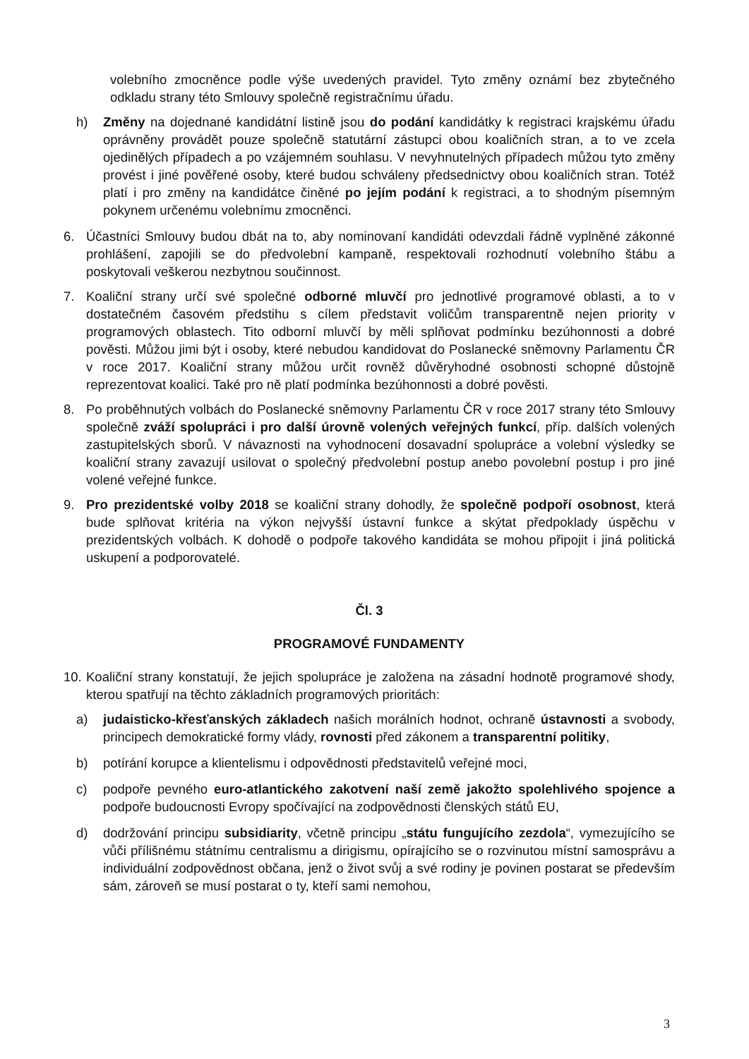volebního zmocněnce podle výše uvedených pravidel. Tyto změny oznámí bez zbytečného odkladu strany této Smlouvy společně registračnímu úřadu.
h) Změny na dojednané kandidátní listině jsou do podání kandidátky k registraci krajskému úřadu oprávněny provádět pouze společně statutární zástupci obou koaličních stran, a to ve zcela ojedinělých případech a po vzájemném souhlasu. V nevyhnutelných případech můžou tyto změny provést i jiné pověřené osoby, které budou schváleny předsednictvy obou koaličních stran. Totéž platí i pro změny na kandidátce činěné po jejím podání k registraci, a to shodným písemným pokynem určenému volebnímu zmocněnci.
6. Účastníci Smlouvy budou dbát na to, aby nominovaní kandidáti odevzdali řádně vyplněné zákonné prohlášení, zapojili se do předvolební kampaně, respektovali rozhodnutí volebního štábu a poskytovali veškerou nezbytnou součinnost.
7. Koaliční strany určí své společné odborné mluvčí pro jednotlivé programové oblasti, a to v dostatečném časovém předstihu s cílem představit voličům transparentně nejen priority v programových oblastech. Tito odborní mluvčí by měli splňovat podmínku bezúhonnosti a dobré pověsti. Můžou jimi být i osoby, které nebudou kandidovat do Poslanecké sněmovny Parlamentu ČR v roce 2017. Koaliční strany můžou určit rovněž důvěryhodné osobnosti schopné důstojně reprezentovat koalici. Také pro ně platí podmínka bezúhonnosti a dobré pověsti.
8. Po proběhnutých volbách do Poslanecké sněmovny Parlamentu ČR v roce 2017 strany této Smlouvy společně zváží spolupráci i pro další úrovně volených veřejných funkcí, příp. dalších volených zastupitelských sborů. V návaznosti na vyhodnocení dosavadní spolupráce a volební výsledky se koaliční strany zavazují usilovat o společný předvolební postup anebo povolební postup i pro jiné volené veřejné funkce.
9. Pro prezidentské volby 2018 se koaliční strany dohodly, že společně podpoří osobnost, která bude splňovat kritéria na výkon nejvyšší ústavní funkce a skýtat předpoklady úspěchu v prezidentských volbách. K dohodě o podpoře takového kandidáta se mohou připojit i jiná politická uskupení a podporovatelé.
Čl. 3
PROGRAMOVÉ FUNDAMENTY
10.
Koaliční strany konstatují, že jejich spolupráce je založena na zásadní hodnotě programové shody, kterou spatřují na těchto základních programových prioritách:
a) judaisticko-křesťanských základech našich morálních hodnot, ochraně ústavnosti a svobody, principech demokratické formy vlády, rovnosti před zákonem a transparentní politiky,
b) potírání korupce a klientelismu i odpovědnosti představitelů veřejné moci,
c) podpoře pevného euro-atlantického zakotvení naší země jakožto spolehlivého spojence a podpoře budoucnosti Evropy spočívající na zodpovědnosti členských států EU,
d) dodržování principu subsidiarity, včetně principu „státu fungujícího zezdola“, vymezujícího se vůči přílišnému státnímu centralismu a dirigismu, opírajícího se o rozvinutou místní samosprávu a individuální zodpovědnost občana, jenž o život svůj a své rodiny je povinen postarat se především sám, zároveň se musí postarat o ty, kteří sami nemohou,
3